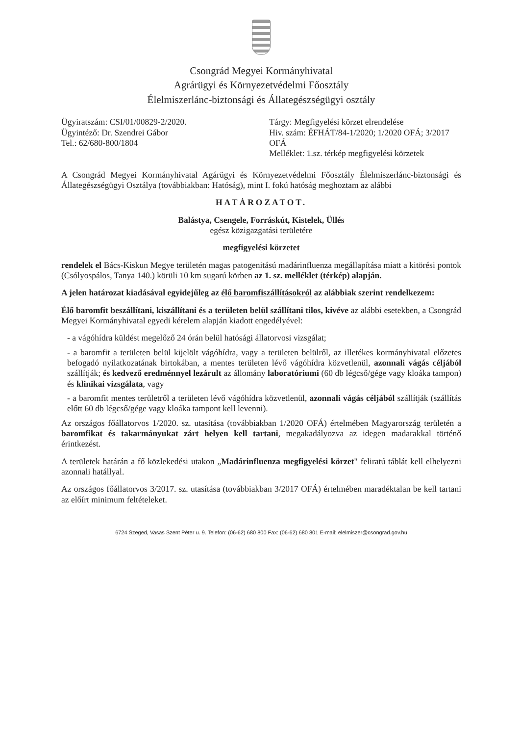Csongrád Megyei Kormányhivatal
Agrárügyi és Környezetvédelmi Főosztály
Élelmiszerlánc-biztonsági és Állategészségügyi osztály
Ügyiratszám: CSI/01/00829-2/2020.
Ügyintéző: Dr. Szendrei Gábor
Tel.: 62/680-800/1804
Tárgy: Megfigyelési körzet elrendelése
Hiv. szám: ÉFHÁT/84-1/2020; 1/2020 OFÁ; 3/2017 OFÁ
Melléklet: 1.sz. térkép megfigyelési körzetek
A Csongrád Megyei Kormányhivatal Agárügyi és Környezetvédelmi Főosztály Élelmiszerlánc-biztonsági és Állategészségügyi Osztálya (továbbiakban: Hatóság), mint I. fokú hatóság meghoztam az alábbi
HATÁROZATOT.
Balástya, Csengele, Forráskút, Kistelek, Üllés
egész közigazgatási területére
megfigyelési körzetet
rendelek el Bács-Kiskun Megye területén magas patogenitású madárinfluenza megállapítása miatt a kitörési pontok (Csólyospálos, Tanya 140.) körüli 10 km sugarú körben az 1. sz. melléklet (térkép) alapján.
A jelen határozat kiadásával egyidejűleg az élő baromfiszállításokról az alábbiak szerint rendelkezem:
Élő baromfit beszállítani, kiszállítani és a területen belül szállítani tilos, kivéve az alábbi esetekben, a Csongrád Megyei Kormányhivatal egyedi kérelem alapján kiadott engedélyével:
- a vágóhídra küldést megelőző 24 órán belül hatósági állatorvosi vizsgálat;
- a baromfit a területen belül kijelölt vágóhídra, vagy a területen belülről, az illetékes kormányhivatal előzetes befogadó nyilatkozatának birtokában, a mentes területen lévő vágóhídra közvetlenül, azonnali vágás céljából szállítják; és kedvező eredménnyel lezárult az állomány laboratóriumi (60 db légcső/gége vagy kloáka tampon) és klinikai vizsgálata, vagy
- a baromfit mentes területről a területen lévő vágóhídra közvetlenül, azonnali vágás céljából szállítják (szállítás előtt 60 db légcső/gége vagy kloáka tampont kell levenni).
Az országos főállatorvos 1/2020. sz. utasítása (továbbiakban 1/2020 OFÁ) értelmében Magyarország területén a baromfikat és takarmányukat zárt helyen kell tartani, megakadályozva az idegen madarakkal történő érintkezést.
A területek határán a fő közlekedési utakon „Madárinfluenza megfigyelési körzet" feliratú táblát kell elhelyezni azonnali hatállyal.
Az országos főállatorvos 3/2017. sz. utasítása (továbbiakban 3/2017 OFÁ) értelmében maradéktalan be kell tartani az előírt minimum feltételeket.
6724 Szeged, Vasas Szent Péter u. 9. Telefon: (06-62) 680 800 Fax: (06-62) 680 801 E-mail: elelmiszer@csongrad.gov.hu